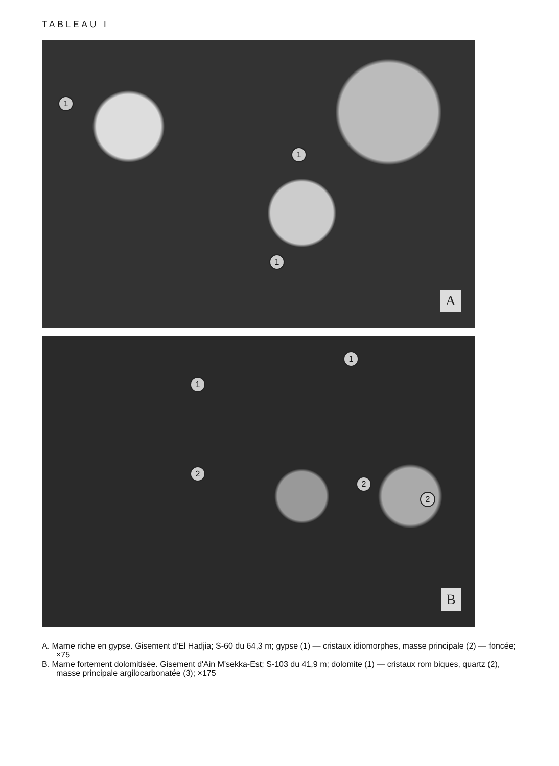TABLEAU I
1
1
1
A
1
1
2
2
2
B
A. Marne riche en gypse. Gisement d'El Hadjia; S-60 du 64,3 m; gypse (1) — cristaux idiomorphes, masse principale (2) — foncée; ×75
B. Marne fortement dolomitisée. Gisement d'Ain M'sekka-Est; S-103 du 41,9 m; dolomite (1) — cristaux rom biques, quartz (2), masse principale argilocarbonatée (3); ×175